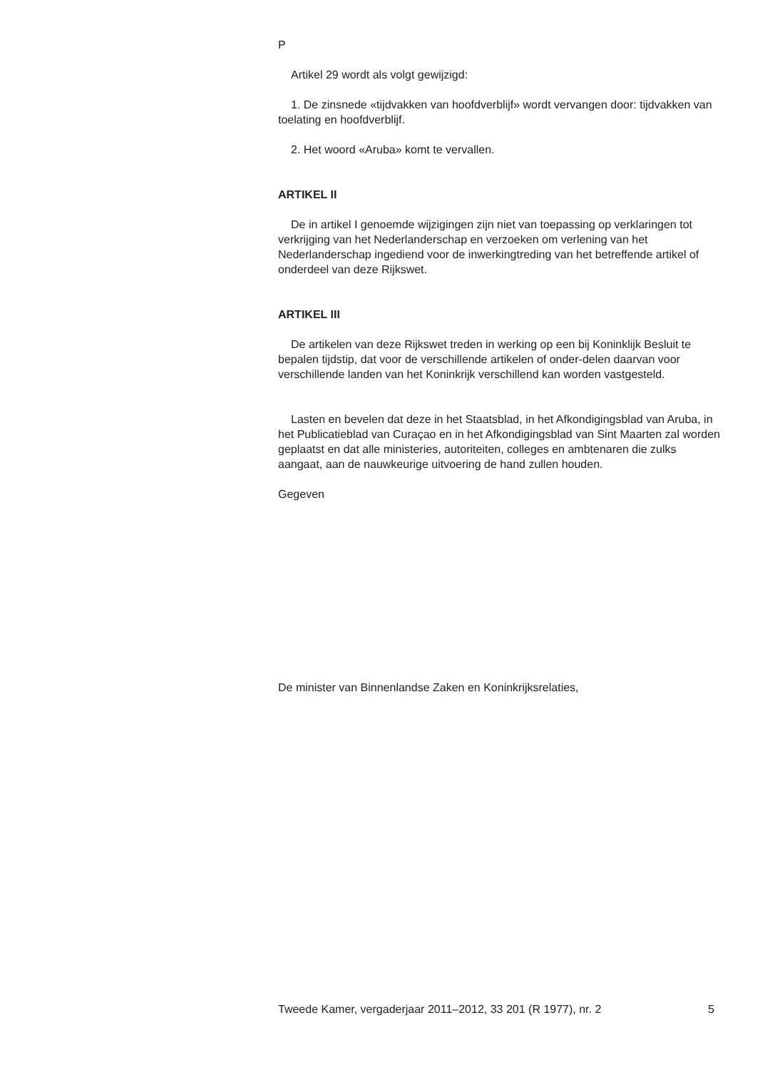P
Artikel 29 wordt als volgt gewijzigd:
1. De zinsnede «tijdvakken van hoofdverblijf» wordt vervangen door: tijdvakken van toelating en hoofdverblijf.
2. Het woord «Aruba» komt te vervallen.
ARTIKEL II
De in artikel I genoemde wijzigingen zijn niet van toepassing op verklaringen tot verkrijging van het Nederlanderschap en verzoeken om verlening van het Nederlanderschap ingediend voor de inwerkingtreding van het betreffende artikel of onderdeel van deze Rijkswet.
ARTIKEL III
De artikelen van deze Rijkswet treden in werking op een bij Koninklijk Besluit te bepalen tijdstip, dat voor de verschillende artikelen of onder-delen daarvan voor verschillende landen van het Koninkrijk verschillend kan worden vastgesteld.
Lasten en bevelen dat deze in het Staatsblad, in het Afkondigingsblad van Aruba, in het Publicatieblad van Curaçao en in het Afkondigingsblad van Sint Maarten zal worden geplaatst en dat alle ministeries, autoriteiten, colleges en ambtenaren die zulks aangaat, aan de nauwkeurige uitvoering de hand zullen houden.
Gegeven
De minister van Binnenlandse Zaken en Koninkrijksrelaties,
Tweede Kamer, vergaderjaar 2011–2012, 33 201 (R 1977), nr. 2 5